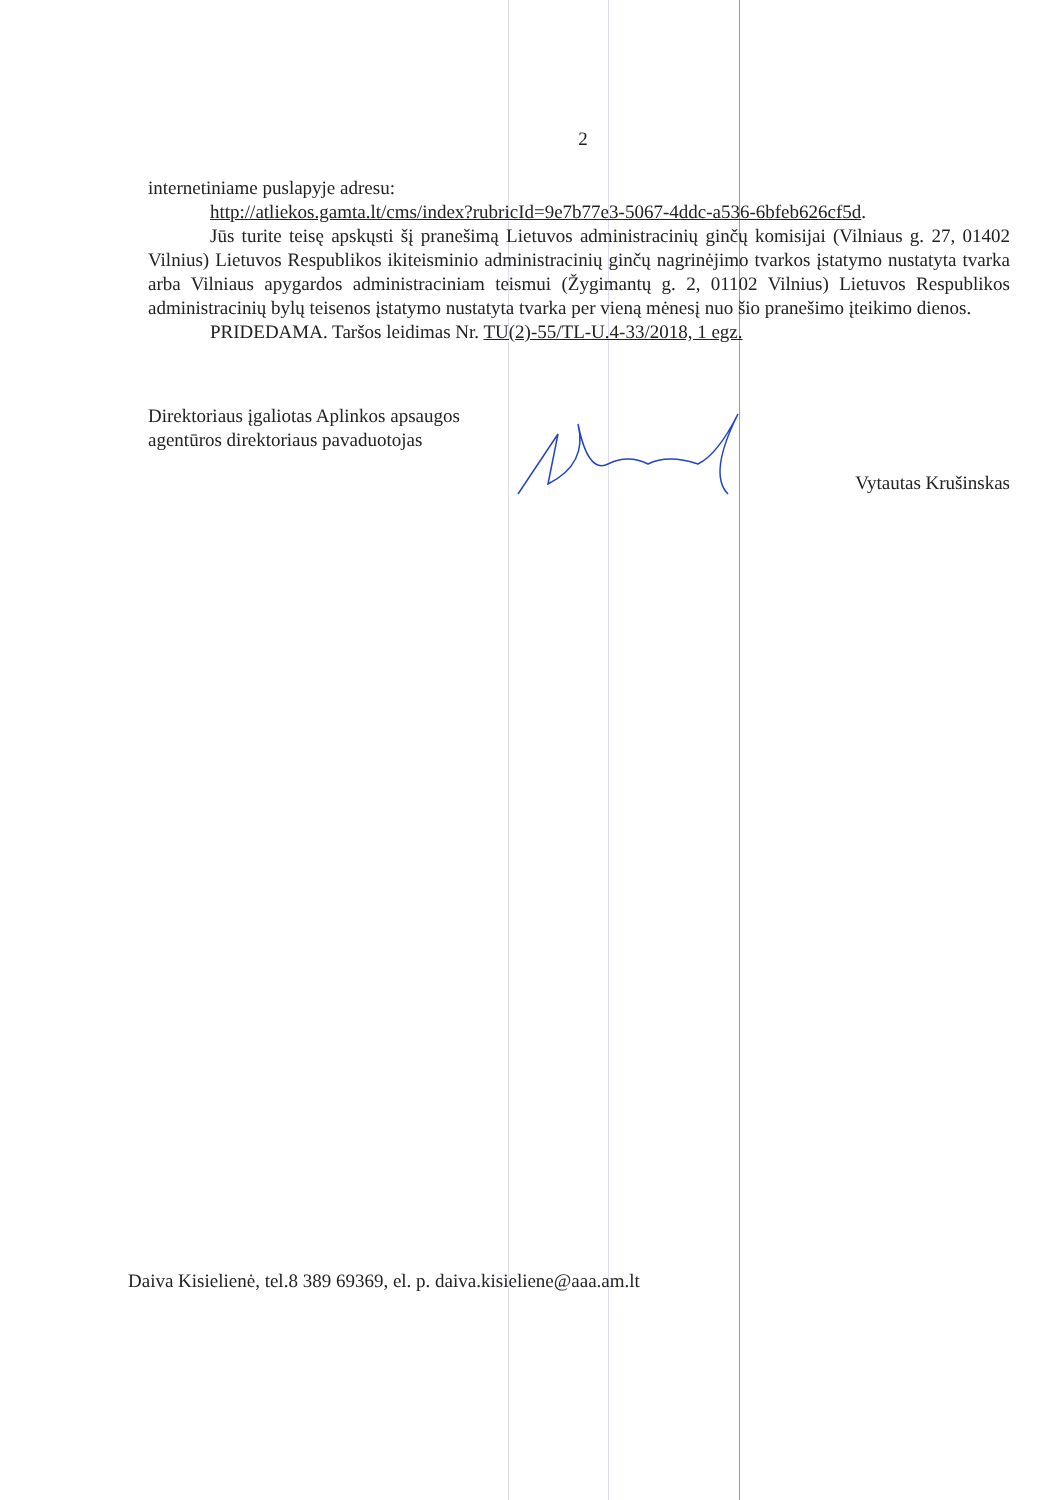2
internetiniame puslapyje adresu:
http://atliekos.gamta.lt/cms/index?rubricId=9e7b77e3-5067-4ddc-a536-6bfeb626cf5d.
Jūs turite teisę apskųsti šį pranešimą Lietuvos administracinių ginčų komisijai (Vilniaus g. 27, 01402 Vilnius) Lietuvos Respublikos ikiteisminio administracinių ginčų nagrinėjimo tvarkos įstatymo nustatyta tvarka arba Vilniaus apygardos administraciniam teismui (Žygimantų g. 2, 01102 Vilnius) Lietuvos Respublikos administracinių bylų teisenos įstatymo nustatyta tvarka per vieną mėnesį nuo šio pranešimo įteikimo dienos.
PRIDEDAMA. Taršos leidimas Nr. TU(2)-55/TL-U.4-33/2018, 1 egz.
Direktoriaus įgaliotas Aplinkos apsaugos
agentūros direktoriaus pavaduotojas
Vytautas Krušinskas
Daiva Kisielienė, tel.8 389 69369, el. p. daiva.kisieliene@aaa.am.lt